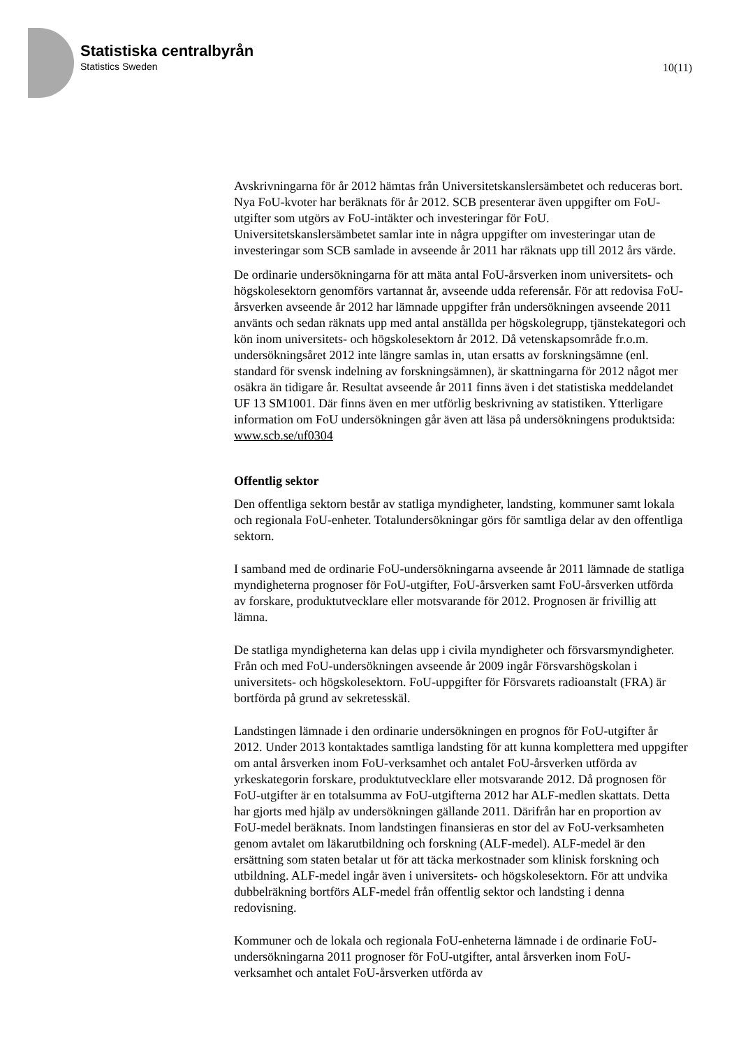Statistiska centralbyrån
Statistics Sweden
10(11)
Avskrivningarna för år 2012 hämtas från Universitetskanslersämbetet och reduceras bort. Nya FoU-kvoter har beräknats för år 2012. SCB presenterar även uppgifter om FoU-utgifter som utgörs av FoU-intäkter och investeringar för FoU. Universitetskanslersämbetet samlar inte in några uppgifter om investeringar utan de investeringar som SCB samlade in avseende år 2011 har räknats upp till 2012 års värde.
De ordinarie undersökningarna för att mäta antal FoU-årsverken inom universitets- och högskolesektorn genomförs vartannat år, avseende udda referensår. För att redovisa FoU-årsverken avseende år 2012 har lämnade uppgifter från undersökningen avseende 2011 använts och sedan räknats upp med antal anställda per högskolegrupp, tjänstekategori och kön inom universitets- och högskolesektorn år 2012. Då vetenskapsområde fr.o.m. undersökningsåret 2012 inte längre samlas in, utan ersatts av forskningsämne (enl. standard för svensk indelning av forskningsämnen), är skattningarna för 2012 något mer osäkra än tidigare år. Resultat avseende år 2011 finns även i det statistiska meddelandet UF 13 SM1001. Där finns även en mer utförlig beskrivning av statistiken. Ytterligare information om FoU undersökningen går även att läsa på undersökningens produktsida: www.scb.se/uf0304
Offentlig sektor
Den offentliga sektorn består av statliga myndigheter, landsting, kommuner samt lokala och regionala FoU-enheter. Totalundersökningar görs för samtliga delar av den offentliga sektorn.
I samband med de ordinarie FoU-undersökningarna avseende år 2011 lämnade de statliga myndigheterna prognoser för FoU-utgifter, FoU-årsverken samt FoU-årsverken utförda av forskare, produktutvecklare eller motsvarande för 2012. Prognosen är frivillig att lämna.
De statliga myndigheterna kan delas upp i civila myndigheter och försvarsmyndigheter. Från och med FoU-undersökningen avseende år 2009 ingår Försvarshögskolan i universitets- och högskolesektorn. FoU-uppgifter för Försvarets radioanstalt (FRA) är bortförda på grund av sekretesskäl.
Landstingen lämnade i den ordinarie undersökningen en prognos för FoU-utgifter år 2012. Under 2013 kontaktades samtliga landsting för att kunna komplettera med uppgifter om antal årsverken inom FoU-verksamhet och antalet FoU-årsverken utförda av yrkeskategorin forskare, produktutvecklare eller motsvarande 2012. Då prognosen för FoU-utgifter är en totalsumma av FoU-utgifterna 2012 har ALF-medlen skattats. Detta har gjorts med hjälp av undersökningen gällande 2011. Därifrån har en proportion av FoU-medel beräknats. Inom landstingen finansieras en stor del av FoU-verksamheten genom avtalet om läkarutbildning och forskning (ALF-medel). ALF-medel är den ersättning som staten betalar ut för att täcka merkostnader som klinisk forskning och utbildning. ALF-medel ingår även i universitets- och högskolesektorn. För att undvika dubbelräkning bortförs ALF-medel från offentlig sektor och landsting i denna redovisning.
Kommuner och de lokala och regionala FoU-enheterna lämnade i de ordinarie FoU-undersökningarna 2011 prognoser för FoU-utgifter, antal årsverken inom FoU-verksamhet och antalet FoU-årsverken utförda av